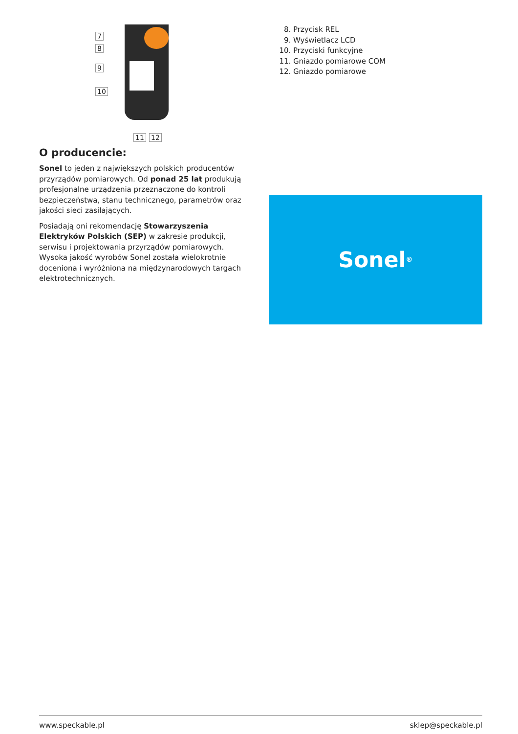7
8
9
10
11 12
O producencie:
Sonel to jeden z największych polskich producentów przyrządów pomiarowych. Od ponad 25 lat produkują profesjonalne urządzenia przeznaczone do kontroli bezpieczeństwa, stanu technicznego, parametrów oraz jakości sieci zasilających.
Posiadają oni rekomendację Stowarzyszenia Elektryków Polskich (SEP) w zakresie produkcji, serwisu i projektowania przyrządów pomiarowych. Wysoka jakość wyrobów Sonel została wielokrotnie doceniona i wyróżniona na międzynarodowych targach elektrotechnicznych.
8. Przycisk REL
9. Wyświetlacz LCD
10. Przyciski funkcyjne
11. Gniazdo pomiarowe COM
12. Gniazdo pomiarowe
Sonel<sup>®</sup>
www.speckable.pl sklep@speckable.pl